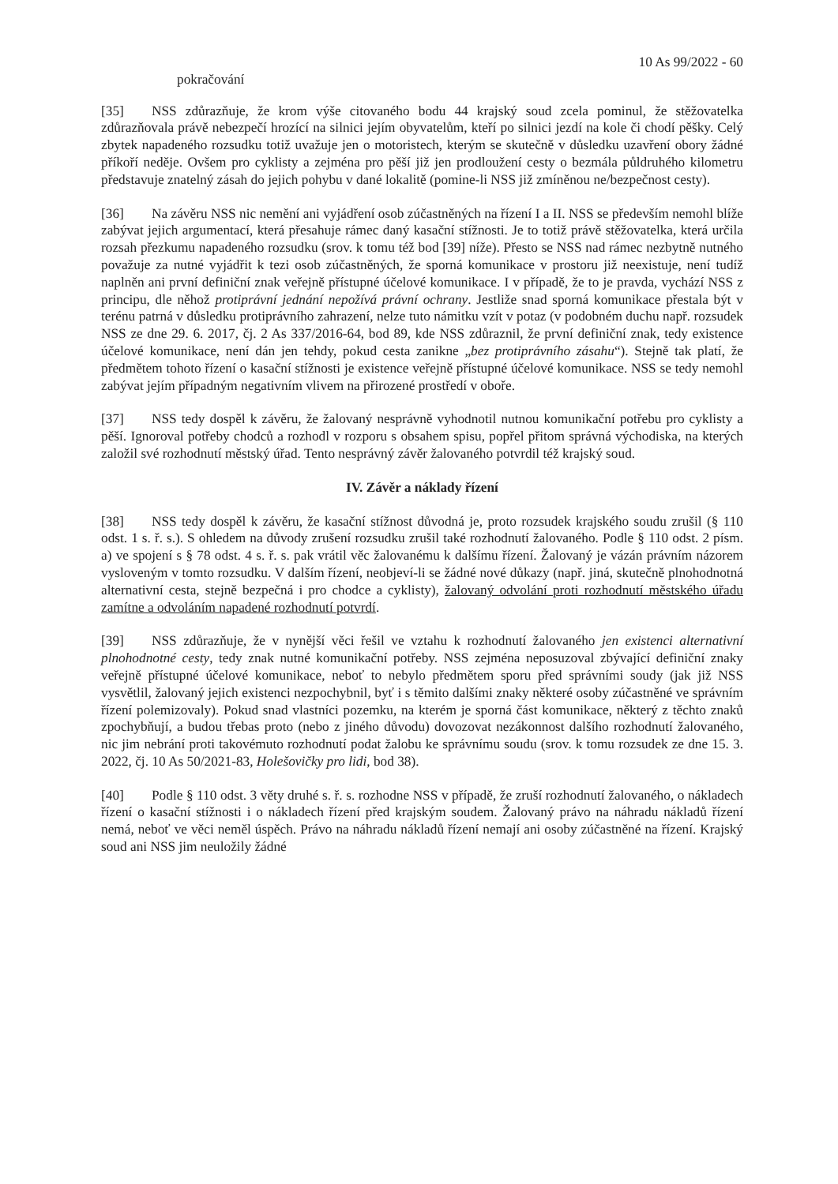10 As 99/2022 - 60
pokračování
[35] NSS zdůrazňuje, že krom výše citovaného bodu 44 krajský soud zcela pominul, že stěžovatelka zdůrazňovala právě nebezpečí hrozící na silnici jejím obyvatelům, kteří po silnici jezdí na kole či chodí pěšky. Celý zbytek napadeného rozsudku totiž uvažuje jen o motoristech, kterým se skutečně v důsledku uzavření obory žádné příkoří neděje. Ovšem pro cyklisty a zejména pro pěší již jen prodloužení cesty o bezmála půldruhého kilometru představuje znatelný zásah do jejich pohybu v dané lokalitě (pomine-li NSS již zmíněnou ne/bezpečnost cesty).
[36] Na závěru NSS nic nemění ani vyjádření osob zúčastněných na řízení I a II. NSS se především nemohl blíže zabývat jejich argumentací, která přesahuje rámec daný kasační stížnosti. Je to totiž právě stěžovatelka, která určila rozsah přezkumu napadeného rozsudku (srov. k tomu též bod [39] níže). Přesto se NSS nad rámec nezbytně nutného považuje za nutné vyjádřit k tezi osob zúčastněných, že sporná komunikace v prostoru již neexistuje, není tudíž naplněn ani první definiční znak veřejně přístupné účelové komunikace. I v případě, že to je pravda, vychází NSS z principu, dle něhož protiprávní jednání nepožívá právní ochrany. Jestliže snad sporná komunikace přestala být v terénu patrná v důsledku protiprávního zahrazení, nelze tuto námitku vzít v potaz (v podobném duchu např. rozsudek NSS ze dne 29. 6. 2017, čj. 2 As 337/2016-64, bod 89, kde NSS zdůraznil, že první definiční znak, tedy existence účelové komunikace, není dán jen tehdy, pokud cesta zanikne „bez protiprávního zásahu“). Stejně tak platí, že předmětem tohoto řízení o kasační stížnosti je existence veřejně přístupné účelové komunikace. NSS se tedy nemohl zabývat jejím případným negativním vlivem na přirozené prostředí v oboře.
[37] NSS tedy dospěl k závěru, že žalovaný nesprávně vyhodnotil nutnou komunikační potřebu pro cyklisty a pěší. Ignoroval potřeby chodců a rozhodl v rozporu s obsahem spisu, popřel přitom správná východiska, na kterých založil své rozhodnutí městský úřad. Tento nesprávný závěr žalovaného potvrdil též krajský soud.
IV. Závěr a náklady řízení
[38] NSS tedy dospěl k závěru, že kasační stížnost důvodná je, proto rozsudek krajského soudu zrušil (§ 110 odst. 1 s. ř. s.). S ohledem na důvody zrušení rozsudku zrušil také rozhodnutí žalovaného. Podle § 110 odst. 2 písm. a) ve spojení s § 78 odst. 4 s. ř. s. pak vrátil věc žalovanému k dalšímu řízení. Žalovaný je vázán právním názorem vysloveným v tomto rozsudku. V dalším řízení, neobjeví-li se žádné nové důkazy (např. jiná, skutečně plnohodnotná alternativní cesta, stejně bezpečná i pro chodce a cyklisty), žalovaný odvolání proti rozhodnutí městského úřadu zamítne a odvoláním napadené rozhodnutí potvrdí.
[39] NSS zdůrazňuje, že v nynější věci řešil ve vztahu k rozhodnutí žalovaného jen existenci alternativní plnohodnotné cesty, tedy znak nutné komunikační potřeby. NSS zejména neposuzoval zbývající definiční znaky veřejně přístupné účelové komunikace, neboť to nebylo předmětem sporu před správními soudy (jak již NSS vysvětlil, žalovaný jejich existenci nezpochybnil, byť i s těmito dalšími znaky některé osoby zúčastněné ve správním řízení polemizovaly). Pokud snad vlastníci pozemku, na kterém je sporná část komunikace, některý z těchto znaků zpochybňují, a budou třebas proto (nebo z jiného důvodu) dovozovat nezákonnost dalšího rozhodnutí žalovaného, nic jim nebrání proti takovémuto rozhodnutí podat žalobu ke správnímu soudu (srov. k tomu rozsudek ze dne 15. 3. 2022, čj. 10 As 50/2021-83, Holešovičky pro lidi, bod 38).
[40] Podle § 110 odst. 3 věty druhé s. ř. s. rozhodne NSS v případě, že zruší rozhodnutí žalovaného, o nákladech řízení o kasační stížnosti i o nákladech řízení před krajským soudem. Žalovaný právo na náhradu nákladů řízení nemá, neboť ve věci neměl úspěch. Právo na náhradu nákladů řízení nemají ani osoby zúčastněné na řízení. Krajský soud ani NSS jim neuložily žádné